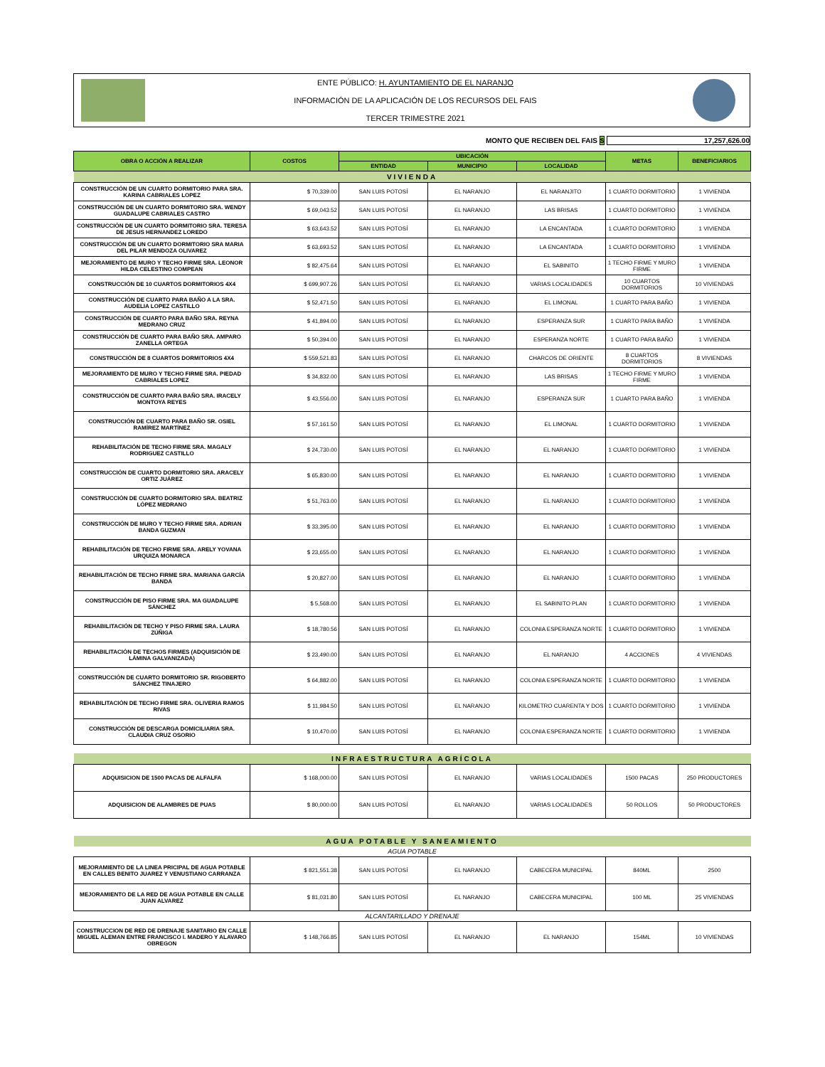ENTE PÚBLICO: H. AYUNTAMIENTO DE EL NARANJO
INFORMACIÓN DE LA APLICACIÓN DE LOS RECURSOS DEL FAIS
TERCER TRIMESTRE 2021
MONTO QUE RECIBEN DEL FAIS $ 17,257,626.00
| OBRA O ACCIÓN A REALIZAR | COSTOS | UBICACIÓN | | | METAS | BENEFICIARIOS |
| --- | --- | --- | --- | --- | --- | --- |
| | | ENTIDAD | MUNICIPIO | LOCALIDAD | | |
| VIVIENDA | | | | | | |
| CONSTRUCCIÓN DE UN CUARTO DORMITORIO PARA SRA. KARINA CABRIALES LOPEZ | $ 70,339.00 | SAN LUIS POTOSÍ | EL NARANJO | EL NARANJITO | 1 CUARTO DORMITORIO | 1 VIVIENDA |
| CONSTRUCCIÓN DE UN CUARTO DORMITORIO SRA. WENDY GUADALUPE CABRIALES CASTRO | $ 69,043.52 | SAN LUIS POTOSÍ | EL NARANJO | LAS BRISAS | 1 CUARTO DORMITORIO | 1 VIVIENDA |
| CONSTRUCCIÓN DE UN CUARTO DORMITORIO SRA. TERESA DE JESUS HERNANDEZ LOREDO | $ 63,643.52 | SAN LUIS POTOSÍ | EL NARANJO | LA ENCANTADA | 1 CUARTO DORMITORIO | 1 VIVIENDA |
| CONSTRUCCIÓN DE UN CUARTO DORMITORIO SRA MARIA DEL PILAR MENDOZA OLIVAREZ | $ 63,693.52 | SAN LUIS POTOSÍ | EL NARANJO | LA ENCANTADA | 1 CUARTO DORMITORIO | 1 VIVIENDA |
| MEJORAMIENTO DE MURO Y TECHO FIRME SRA. LEONOR HILDA CELESTINO COMPEAN | $ 82,475.64 | SAN LUIS POTOSÍ | EL NARANJO | EL SABINITO | 1 TECHO FIRME Y MURO FIRME | 1 VIVIENDA |
| CONSTRUCCIÓN DE 10 CUARTOS DORMITORIOS 4X4 | $ 699,907.26 | SAN LUIS POTOSÍ | EL NARANJO | VARIAS LOCALIDADES | 10 CUARTOS DORMITORIOS | 10 VIVIENDAS |
| CONSTRUCCIÓN DE CUARTO PARA BAÑO A LA SRA. AUDELIA LOPEZ CASTILLO | $ 52,471.50 | SAN LUIS POTOSÍ | EL NARANJO | EL LIMONAL | 1 CUARTO PARA BAÑO | 1 VIVIENDA |
| CONSTRUCCIÓN DE CUARTO PARA BAÑO SRA. REYNA MEDRANO CRUZ | $ 41,894.00 | SAN LUIS POTOSÍ | EL NARANJO | ESPERANZA SUR | 1 CUARTO PARA BAÑO | 1 VIVIENDA |
| CONSTRUCCIÓN DE CUARTO PARA BAÑO SRA. AMPARO ZANELLA ORTEGA | $ 50,394.00 | SAN LUIS POTOSÍ | EL NARANJO | ESPERANZA NORTE | 1 CUARTO PARA BAÑO | 1 VIVIENDA |
| CONSTRUCCIÓN DE 8 CUARTOS DORMITORIOS 4X4 | $ 559,521.83 | SAN LUIS POTOSÍ | EL NARANJO | CHARCOS DE ORIENTE | 8 CUARTOS DORMITORIOS | 8 VIVIENDAS |
| MEJORAMIENTO DE MURO Y TECHO FIRME SRA. PIEDAD CABRIALES LOPEZ | $ 34,832.00 | SAN LUIS POTOSÍ | EL NARANJO | LAS BRISAS | 1 TECHO FIRME Y MURO FIRME | 1 VIVIENDA |
| CONSTRUCCIÓN DE CUARTO PARA BAÑO SRA. IRACELY MONTOYA REYES | $ 43,556.00 | SAN LUIS POTOSÍ | EL NARANJO | ESPERANZA SUR | 1 CUARTO PARA BAÑO | 1 VIVIENDA |
| CONSTRUCCIÓN DE CUARTO PARA BAÑO SR. OSIEL RAMÍREZ MARTÍNEZ | $ 57,161.50 | SAN LUIS POTOSÍ | EL NARANJO | EL LIMONAL | 1 CUARTO DORMITORIO | 1 VIVIENDA |
| REHABILITACIÓN DE TECHO FIRME SRA. MAGALY RODRIGUEZ CASTILLO | $ 24,730.00 | SAN LUIS POTOSÍ | EL NARANJO | EL NARANJO | 1 CUARTO DORMITORIO | 1 VIVIENDA |
| CONSTRUCCIÓN DE CUARTO DORMITORIO SRA. ARACELY ORTIZ JUÁREZ | $ 65,830.00 | SAN LUIS POTOSÍ | EL NARANJO | EL NARANJO | 1 CUARTO DORMITORIO | 1 VIVIENDA |
| CONSTRUCCIÓN DE CUARTO DORMITORIO SRA. BEATRIZ LÓPEZ MEDRANO | $ 51,763.00 | SAN LUIS POTOSÍ | EL NARANJO | EL NARANJO | 1 CUARTO DORMITORIO | 1 VIVIENDA |
| CONSTRUCCIÓN DE MURO Y TECHO FIRME SRA. ADRIAN BANDA GUZMAN | $ 33,395.00 | SAN LUIS POTOSÍ | EL NARANJO | EL NARANJO | 1 CUARTO DORMITORIO | 1 VIVIENDA |
| REHABILITACIÓN DE TECHO FIRME SRA. ARELY YOVANA URQUIZA MONARCA | $ 23,655.00 | SAN LUIS POTOSÍ | EL NARANJO | EL NARANJO | 1 CUARTO DORMITORIO | 1 VIVIENDA |
| REHABILITACIÓN DE TECHO FIRME SRA. MARIANA GARCÍA BANDA | $ 20,827.00 | SAN LUIS POTOSÍ | EL NARANJO | EL NARANJO | 1 CUARTO DORMITORIO | 1 VIVIENDA |
| CONSTRUCCIÓN DE PISO FIRME SRA. MA GUADALUPE SÁNCHEZ | $ 5,568.00 | SAN LUIS POTOSÍ | EL NARANJO | EL SABINITO PLAN | 1 CUARTO DORMITORIO | 1 VIVIENDA |
| REHABILITACIÓN DE TECHO Y PISO FIRME SRA. LAURA ZÚÑIGA | $ 18,780.56 | SAN LUIS POTOSÍ | EL NARANJO | COLONIA ESPERANZA NORTE | 1 CUARTO DORMITORIO | 1 VIVIENDA |
| REHABILITACIÓN DE TECHOS FIRMES (ADQUISICIÓN DE LÁMINA GALVANIZADA) | $ 23,490.00 | SAN LUIS POTOSÍ | EL NARANJO | EL NARANJO | 4 ACCIONES | 4 VIVIENDAS |
| CONSTRUCCIÓN DE CUARTO DORMITORIO SR. RIGOBERTO SÁNCHEZ TINAJERO | $ 64,882.00 | SAN LUIS POTOSÍ | EL NARANJO | COLONIA ESPERANZA NORTE | 1 CUARTO DORMITORIO | 1 VIVIENDA |
| REHABILITACIÓN DE TECHO FIRME SRA. OLIVERIA RAMOS RIVAS | $ 11,984.50 | SAN LUIS POTOSÍ | EL NARANJO | KILOMETRO CUARENTA Y DOS | 1 CUARTO DORMITORIO | 1 VIVIENDA |
| CONSTRUCCIÓN DE DESCARGA DOMICILIARIA SRA. CLAUDIA CRUZ OSORIO | $ 10,470.00 | SAN LUIS POTOSÍ | EL NARANJO | COLONIA ESPERANZA NORTE | 1 CUARTO DORMITORIO | 1 VIVIENDA |
| INFRAESTRUCTURA AGRÍCOLA | | | | | | |
| ADQUISICION DE 1500 PACAS DE ALFALFA | $ 168,000.00 | SAN LUIS POTOSÍ | EL NARANJO | VARIAS LOCALIDADES | 1500 PACAS | 250 PRODUCTORES |
| ADQUISICION DE ALAMBRES DE PUAS | $ 80,000.00 | SAN LUIS POTOSÍ | EL NARANJO | VARIAS LOCALIDADES | 50 ROLLOS | 50 PRODUCTORES |
| AGUA POTABLE Y SANEAMIENTO | | | | | | |
| AGUA POTABLE | | | | | | |
| MEJORAMIENTO DE LA LINEA PRICIPAL DE AGUA POTABLE EN CALLES BENITO JUAREZ Y VENUSTIANO CARRANZA | $ 821,551.38 | SAN LUIS POTOSÍ | EL NARANJO | CABECERA MUNICIPAL | 840ML | 2500 |
| MEJORAMIENTO DE LA RED DE AGUA POTABLE EN CALLE JUAN ALVAREZ | $ 81,031.80 | SAN LUIS POTOSÍ | EL NARANJO | CABECERA MUNICIPAL | 100 ML | 25 VIVIENDAS |
| ALCANTARILLADO Y DRENAJE | | | | | | |
| CONSTRUCCION DE RED DE DRENAJE SANITARIO EN CALLE MIGUEL ALEMAN ENTRE FRANCISCO I. MADERO Y ALAVARO OBREGON | $ 148,766.85 | SAN LUIS POTOSÍ | EL NARANJO | EL NARANJO | 154ML | 10 VIVIENDAS |